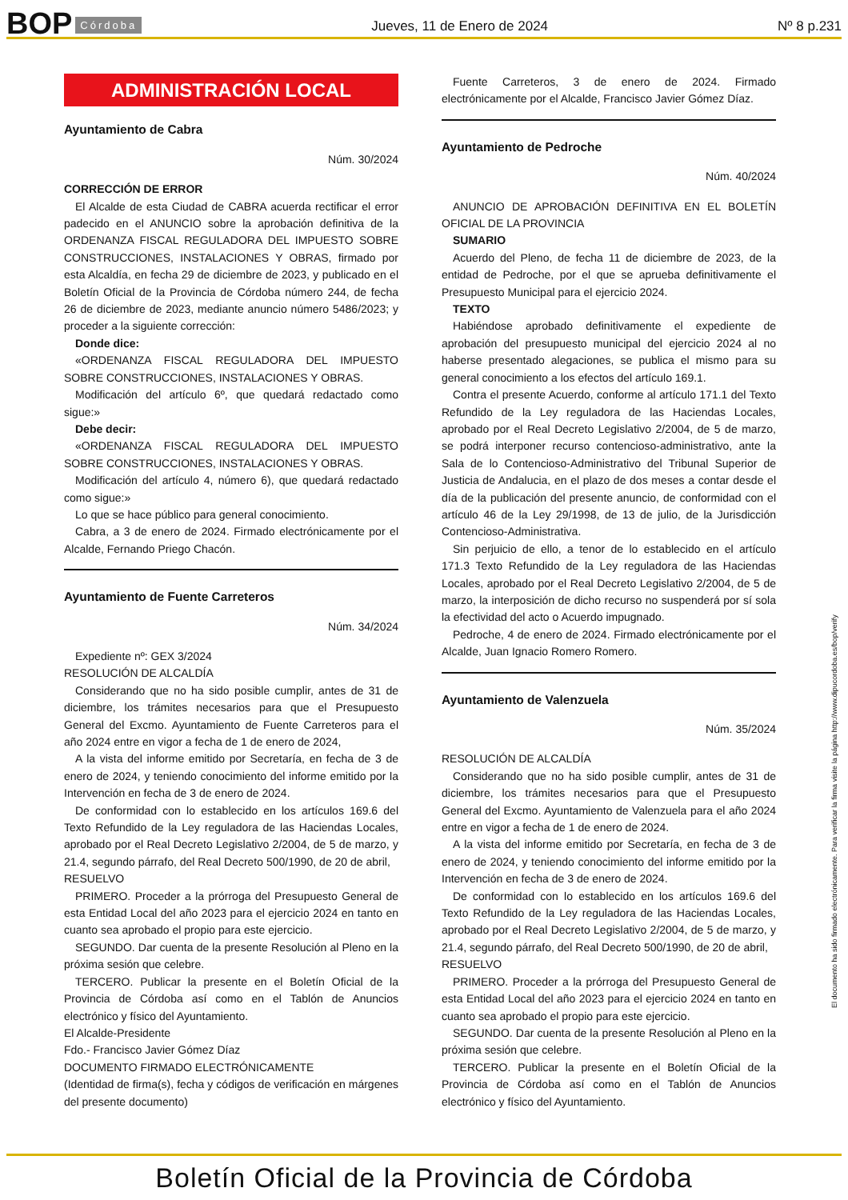BOP Córdoba Jueves, 11 de Enero de 2024 Nº 8 p.231
ADMINISTRACIÓN LOCAL
Ayuntamiento de Cabra
Núm. 30/2024
CORRECCIÓN DE ERROR
El Alcalde de esta Ciudad de CABRA acuerda rectificar el error padecido en el ANUNCIO sobre la aprobación definitiva de la ORDENANZA FISCAL REGULADORA DEL IMPUESTO SOBRE CONSTRUCCIONES, INSTALACIONES Y OBRAS, firmado por esta Alcaldía, en fecha 29 de diciembre de 2023, y publicado en el Boletín Oficial de la Provincia de Córdoba número 244, de fecha 26 de diciembre de 2023, mediante anuncio número 5486/2023; y proceder a la siguiente corrección:
Donde dice:
«ORDENANZA FISCAL REGULADORA DEL IMPUESTO SOBRE CONSTRUCCIONES, INSTALACIONES Y OBRAS.
Modificación del artículo 6º, que quedará redactado como sigue:»
Debe decir:
«ORDENANZA FISCAL REGULADORA DEL IMPUESTO SOBRE CONSTRUCCIONES, INSTALACIONES Y OBRAS.
Modificación del artículo 4, número 6), que quedará redactado como sigue:»
Lo que se hace público para general conocimiento.
Cabra, a 3 de enero de 2024. Firmado electrónicamente por el Alcalde, Fernando Priego Chacón.
Ayuntamiento de Fuente Carreteros
Núm. 34/2024
Expediente nº: GEX 3/2024
RESOLUCIÓN DE ALCALDÍA
Considerando que no ha sido posible cumplir, antes de 31 de diciembre, los trámites necesarios para que el Presupuesto General del Excmo. Ayuntamiento de Fuente Carreteros para el año 2024 entre en vigor a fecha de 1 de enero de 2024,
A la vista del informe emitido por Secretaría, en fecha de 3 de enero de 2024, y teniendo conocimiento del informe emitido por la Intervención en fecha de 3 de enero de 2024.
De conformidad con lo establecido en los artículos 169.6 del Texto Refundido de la Ley reguladora de las Haciendas Locales, aprobado por el Real Decreto Legislativo 2/2004, de 5 de marzo, y 21.4, segundo párrafo, del Real Decreto 500/1990, de 20 de abril,
RESUELVO
PRIMERO. Proceder a la prórroga del Presupuesto General de esta Entidad Local del año 2023 para el ejercicio 2024 en tanto en cuanto sea aprobado el propio para este ejercicio.
SEGUNDO. Dar cuenta de la presente Resolución al Pleno en la próxima sesión que celebre.
TERCERO. Publicar la presente en el Boletín Oficial de la Provincia de Córdoba así como en el Tablón de Anuncios electrónico y físico del Ayuntamiento.
El Alcalde-Presidente
Fdo.- Francisco Javier Gómez Díaz
DOCUMENTO FIRMADO ELECTRÓNICAMENTE
(Identidad de firma(s), fecha y códigos de verificación en márgenes del presente documento)
Fuente Carreteros, 3 de enero de 2024. Firmado electrónicamente por el Alcalde, Francisco Javier Gómez Díaz.
Ayuntamiento de Pedroche
Núm. 40/2024
ANUNCIO DE APROBACIÓN DEFINITIVA EN EL BOLETÍN OFICIAL DE LA PROVINCIA
SUMARIO
Acuerdo del Pleno, de fecha 11 de diciembre de 2023, de la entidad de Pedroche, por el que se aprueba definitivamente el Presupuesto Municipal para el ejercicio 2024.
TEXTO
Habiéndose aprobado definitivamente el expediente de aprobación del presupuesto municipal del ejercicio 2024 al no haberse presentado alegaciones, se publica el mismo para su general conocimiento a los efectos del artículo 169.1.
Contra el presente Acuerdo, conforme al artículo 171.1 del Texto Refundido de la Ley reguladora de las Haciendas Locales, aprobado por el Real Decreto Legislativo 2/2004, de 5 de marzo, se podrá interponer recurso contencioso-administrativo, ante la Sala de lo Contencioso-Administrativo del Tribunal Superior de Justicia de Andalucia, en el plazo de dos meses a contar desde el día de la publicación del presente anuncio, de conformidad con el artículo 46 de la Ley 29/1998, de 13 de julio, de la Jurisdicción Contencioso-Administrativa.
Sin perjuicio de ello, a tenor de lo establecido en el artículo 171.3 Texto Refundido de la Ley reguladora de las Haciendas Locales, aprobado por el Real Decreto Legislativo 2/2004, de 5 de marzo, la interposición de dicho recurso no suspenderá por sí sola la efectividad del acto o Acuerdo impugnado.
Pedroche, 4 de enero de 2024. Firmado electrónicamente por el Alcalde, Juan Ignacio Romero Romero.
Ayuntamiento de Valenzuela
Núm. 35/2024
RESOLUCIÓN DE ALCALDÍA
Considerando que no ha sido posible cumplir, antes de 31 de diciembre, los trámites necesarios para que el Presupuesto General del Excmo. Ayuntamiento de Valenzuela para el año 2024 entre en vigor a fecha de 1 de enero de 2024.
A la vista del informe emitido por Secretaría, en fecha de 3 de enero de 2024, y teniendo conocimiento del informe emitido por la Intervención en fecha de 3 de enero de 2024.
De conformidad con lo establecido en los artículos 169.6 del Texto Refundido de la Ley reguladora de las Haciendas Locales, aprobado por el Real Decreto Legislativo 2/2004, de 5 de marzo, y 21.4, segundo párrafo, del Real Decreto 500/1990, de 20 de abril,
RESUELVO
PRIMERO. Proceder a la prórroga del Presupuesto General de esta Entidad Local del año 2023 para el ejercicio 2024 en tanto en cuanto sea aprobado el propio para este ejercicio.
SEGUNDO. Dar cuenta de la presente Resolución al Pleno en la próxima sesión que celebre.
TERCERO. Publicar la presente en el Boletín Oficial de la Provincia de Córdoba así como en el Tablón de Anuncios electrónico y físico del Ayuntamiento.
El documento ha sido firmado electrónicamente. Para verificar la firma visite la página http://www.dipucordoba.es/bop/verify
Boletín Oficial de la Provincia de Córdoba